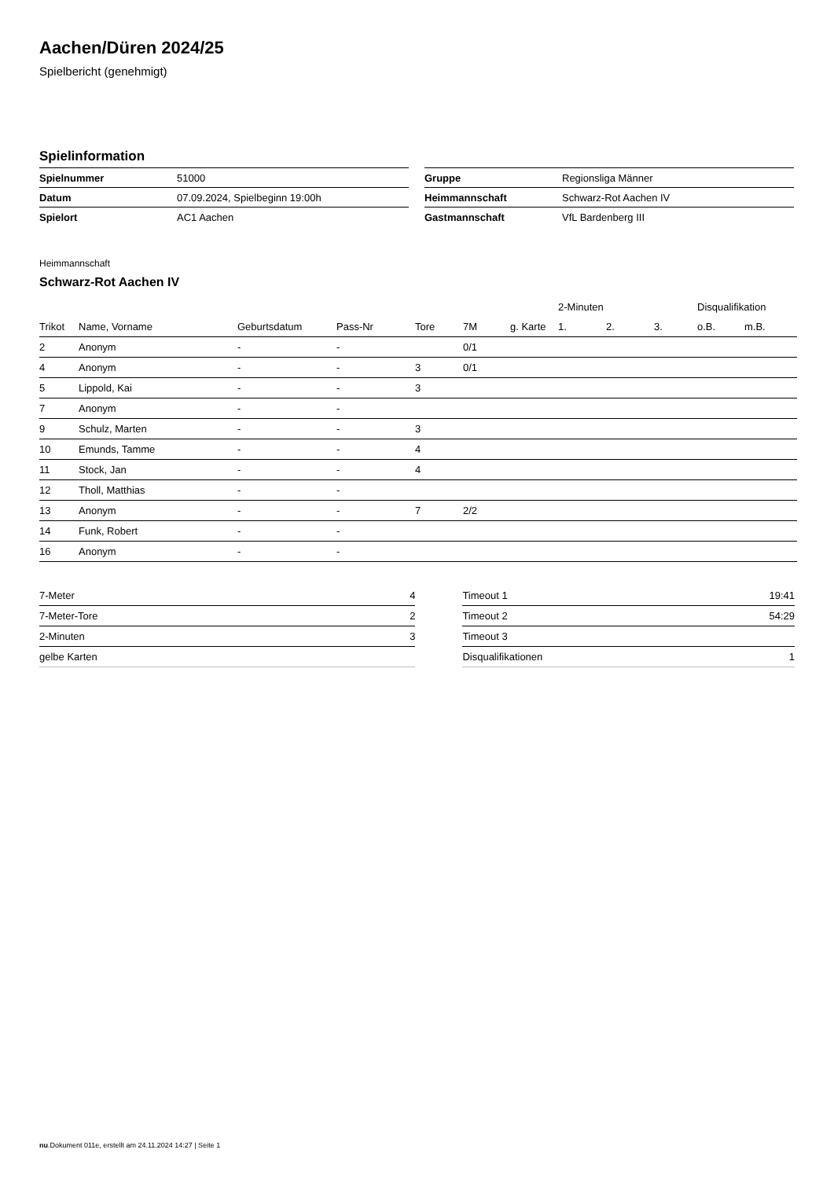Aachen/Düren 2024/25
Spielbericht (genehmigt)
Spielinformation
| Spielnummer | 51000 |
| Datum | 07.09.2024, Spielbeginn 19:00h |
| Spielort | AC1 Aachen |
| Gruppe | Regionsliga Männer |
| Heimmannschaft | Schwarz-Rot Aachen IV |
| Gastmannschaft | VfL Bardenberg III |
Heimmannschaft
Schwarz-Rot Aachen IV
| | | | | | | | 2-Minuten | | | Disqualifikation | |
| --- | --- | --- | --- | --- | --- | --- | --- | --- | --- | --- | --- |
| Trikot | Name, Vorname | Geburtsdatum | Pass-Nr | Tore | 7M | g. Karte | 1. | 2. | 3. | o.B. | m.B. |
| 2 | Anonym | - | - | | 0/1 | | | | | | |
| 4 | Anonym | - | - | 3 | 0/1 | | | | | | |
| 5 | Lippold, Kai | - | - | 3 | | | | | | | |
| 7 | Anonym | - | - | | | | | | | | |
| 9 | Schulz, Marten | - | - | 3 | | | | | | | |
| 10 | Emunds, Tamme | - | - | 4 | | | | | | | |
| 11 | Stock, Jan | - | - | 4 | | | | | | | |
| 12 | Tholl, Matthias | - | - | | | | | | | | |
| 13 | Anonym | - | - | 7 | 2/2 | | | | | | |
| 14 | Funk, Robert | - | - | | | | | | | | |
| 16 | Anonym | - | - | | | | | | | | |
| 7-Meter | 4 |
| 7-Meter-Tore | 2 |
| 2-Minuten | 3 |
| gelbe Karten | |
| Timeout 1 | 19:41 |
| Timeout 2 | 54:29 |
| Timeout 3 | |
| Disqualifikationen | 1 |
nu.Dokument 011e, erstellt am 24.11.2024 14:27 | Seite 1